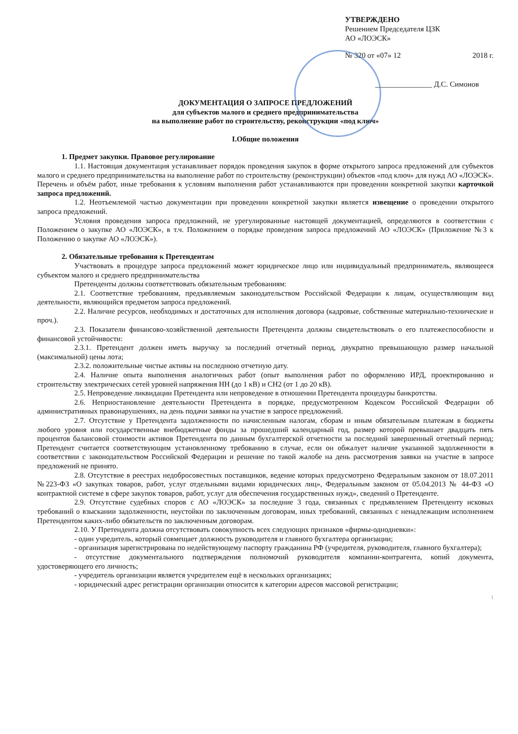УТВЕРЖДЕНО
Решением Председателя ЦЗК
АО «ЛОЭСК»
№ 320 от «07» 12 2018 г.
_______________ Д.С. Симонов
ДОКУМЕНТАЦИЯ О ЗАПРОСЕ ПРЕДЛОЖЕНИЙ
для субъектов малого и среднего предпринимательства
на выполнение работ по строительству, реконструкции «под ключ»
I.Общие положения
1. Предмет закупки. Правовое регулирование
1.1. Настоящая документация устанавливает порядок проведения закупок в форме открытого запроса предложений для субъектов малого и среднего предпринимательства на выполнение работ по строительству (реконструкции) объектов «под ключ» для нужд АО «ЛОЭСК». Перечень и объём работ, иные требования к условиям выполнения работ устанавливаются при проведении конкретной закупки карточкой запроса предложений.
1.2. Неотъемлемой частью документации при проведении конкретной закупки является извещение о проведении открытого запроса предложений.
Условия проведения запроса предложений, не урегулированные настоящей документацией, определяются в соответствии с Положением о закупке АО «ЛОЭСК», в т.ч. Положением о порядке проведения запроса предложений АО «ЛОЭСК» (Приложение №3 к Положению о закупке АО «ЛОЭСК»).
2. Обязательные требования к Претендентам
Участвовать в процедуре запроса предложений может юридическое лицо или индивидуальный предприниматель, являющееся субъектом малого и среднего предпринимательства
Претенденты должны соответствовать обязательным требованиям:
2.1. Соответствие требованиям, предъявляемым законодательством Российской Федерации к лицам, осуществляющим вид деятельности, являющийся предметом запроса предложений.
2.2. Наличие ресурсов, необходимых и достаточных для исполнения договора (кадровые, собственные материально-технические и проч.).
2.3. Показатели финансово-хозяйственной деятельности Претендента должны свидетельствовать о его платежеспособности и финансовой устойчивости:
2.3.1. Претендент должен иметь выручку за последний отчетный период, двукратно превышающую размер начальной (максимальной) цены лота;
2.3.2. положительные чистые активы на последнюю отчетную дату.
2.4. Наличие опыта выполнения аналогичных работ (опыт выполнения работ по оформлению ИРД, проектированию и строительству электрических сетей уровней напряжения НН (до 1 кВ) и СН2 (от 1 до 20 кВ).
2.5. Непроведение ликвидации Претендента или непроведение в отношении Претендента процедуры банкротства.
2.6. Неприостановление деятельности Претендента в порядке, предусмотренном Кодексом Российской Федерации об административных правонарушениях, на день подачи заявки на участие в запросе предложений.
2.7. Отсутствие у Претендента задолженности по начисленным налогам, сборам и иным обязательным платежам в бюджеты любого уровня или государственные внебюджетные фонды за прошедший календарный год, размер которой превышает двадцать пять процентов балансовой стоимости активов Претендента по данным бухгалтерской отчетности за последний завершенный отчетный период; Претендент считается соответствующим установленному требованию в случае, если он обжалует наличие указанной задолженности в соответствии с законодательством Российской Федерации и решение по такой жалобе на день рассмотрения заявки на участие в запросе предложений не принято.
2.8. Отсутствие в реестрах недобросовестных поставщиков, ведение которых предусмотрено Федеральным законом от 18.07.2011 №223-ФЗ «О закупках товаров, работ, услуг отдельными видами юридических лиц», Федеральным законом от 05.04.2013 № 44-ФЗ «О контрактной системе в сфере закупок товаров, работ, услуг для обеспечения государственных нужд», сведений о Претенденте.
2.9. Отсутствие судебных споров с АО «ЛОЭСК» за последние 3 года, связанных с предъявлением Претенденту исковых требований о взыскании задолженности, неустойки по заключенным договорам, иных требований, связанных с ненадлежащим исполнением Претендентом каких-либо обязательств по заключенным договорам.
2.10. У Претендента должна отсутствовать совокупность всех следующих признаков «фирмы-однодневки»:
- один учредитель, который совмещает должность руководителя и главного бухгалтера организации;
- организация зарегистрирована по недействующему паспорту гражданина РФ (учредителя, руководителя, главного бухгалтера);
- отсутствие документального подтверждения полномочий руководителя компании-контрагента, копий документа, удостоверяющего его личность;
- учредитель организации является учредителем ещё в нескольких организациях;
- юридический адрес регистрации организации относится к категории адресов массовой регистрации;
1